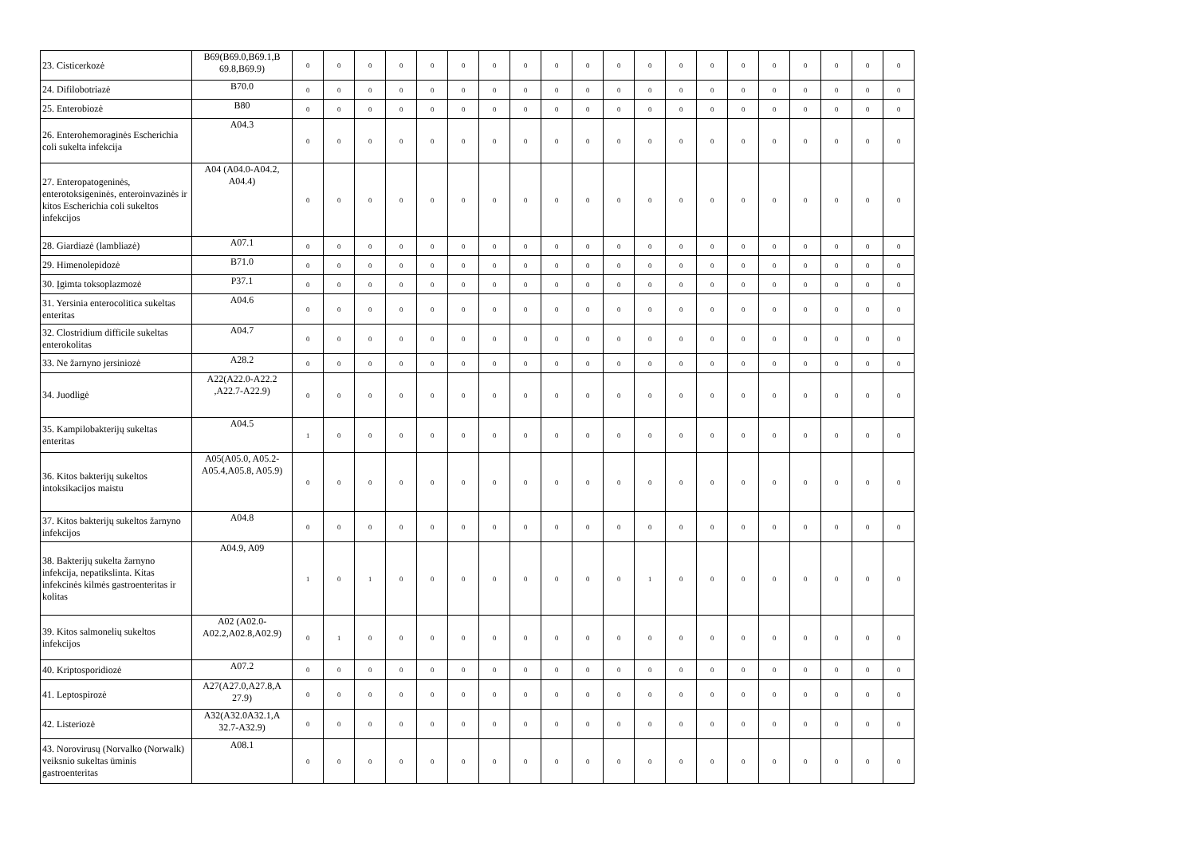| 23. Cisticerkozė | B69(B69.0,B69.1,B 69.8,B69.9) | 0 | 0 | 0 | 0 | 0 | 0 | 0 | 0 | 0 | 0 | 0 | 0 | 0 | 0 | 0 | 0 | 0 | 0 | 0 | 0 |
| 24. Difilobotriazė | B70.0 | 0 | 0 | 0 | 0 | 0 | 0 | 0 | 0 | 0 | 0 | 0 | 0 | 0 | 0 | 0 | 0 | 0 | 0 | 0 | 0 |
| 25. Enterobiozė | B80 | 0 | 0 | 0 | 0 | 0 | 0 | 0 | 0 | 0 | 0 | 0 | 0 | 0 | 0 | 0 | 0 | 0 | 0 | 0 | 0 |
| 26. Enterohemoraginės Escherichia coli sukelta infekcija | A04.3 | 0 | 0 | 0 | 0 | 0 | 0 | 0 | 0 | 0 | 0 | 0 | 0 | 0 | 0 | 0 | 0 | 0 | 0 | 0 | 0 |
| 27. Enteropatogeninės, enterotoksigeninės, enteroinvazinės ir kitos Escherichia coli sukeltos infekcijos | A04 (A04.0-A04.2, A04.4) | 0 | 0 | 0 | 0 | 0 | 0 | 0 | 0 | 0 | 0 | 0 | 0 | 0 | 0 | 0 | 0 | 0 | 0 | 0 | 0 |
| 28. Giardiazė (lambliazė) | A07.1 | 0 | 0 | 0 | 0 | 0 | 0 | 0 | 0 | 0 | 0 | 0 | 0 | 0 | 0 | 0 | 0 | 0 | 0 | 0 | 0 |
| 29. Himenolepidozė | B71.0 | 0 | 0 | 0 | 0 | 0 | 0 | 0 | 0 | 0 | 0 | 0 | 0 | 0 | 0 | 0 | 0 | 0 | 0 | 0 | 0 |
| 30. Įgimta toksoplazmozė | P37.1 | 0 | 0 | 0 | 0 | 0 | 0 | 0 | 0 | 0 | 0 | 0 | 0 | 0 | 0 | 0 | 0 | 0 | 0 | 0 | 0 |
| 31. Yersinia enterocolitica sukeltas enteritas | A04.6 | 0 | 0 | 0 | 0 | 0 | 0 | 0 | 0 | 0 | 0 | 0 | 0 | 0 | 0 | 0 | 0 | 0 | 0 | 0 | 0 |
| 32. Clostridium difficile sukeltas enterokolitas | A04.7 | 0 | 0 | 0 | 0 | 0 | 0 | 0 | 0 | 0 | 0 | 0 | 0 | 0 | 0 | 0 | 0 | 0 | 0 | 0 | 0 |
| 33. Ne žarnyno jersiniozė | A28.2 | 0 | 0 | 0 | 0 | 0 | 0 | 0 | 0 | 0 | 0 | 0 | 0 | 0 | 0 | 0 | 0 | 0 | 0 | 0 | 0 |
| 34. Juodligė | A22(A22.0-A22.2 ,A22.7-A22.9) | 0 | 0 | 0 | 0 | 0 | 0 | 0 | 0 | 0 | 0 | 0 | 0 | 0 | 0 | 0 | 0 | 0 | 0 | 0 | 0 |
| 35. Kampilobakterijų sukeltas enteritas | A04.5 | 1 | 0 | 0 | 0 | 0 | 0 | 0 | 0 | 0 | 0 | 0 | 0 | 0 | 0 | 0 | 0 | 0 | 0 | 0 | 0 |
| 36. Kitos bakterijų sukeltos intoksikacijos maistu | A05(A05.0, A05.2-A05.4,A05.8, A05.9) | 0 | 0 | 0 | 0 | 0 | 0 | 0 | 0 | 0 | 0 | 0 | 0 | 0 | 0 | 0 | 0 | 0 | 0 | 0 | 0 |
| 37. Kitos bakterijų sukeltos žarnyno infekcijos | A04.8 | 0 | 0 | 0 | 0 | 0 | 0 | 0 | 0 | 0 | 0 | 0 | 0 | 0 | 0 | 0 | 0 | 0 | 0 | 0 | 0 |
| 38. Bakterijų sukelta žarnyno infekcija, nepatikslinta. Kitas infekcinės kilmės gastroenteritas ir kolitas | A04.9, A09 | 1 | 0 | 1 | 0 | 0 | 0 | 0 | 0 | 0 | 0 | 0 | 1 | 0 | 0 | 0 | 0 | 0 | 0 | 0 | 0 |
| 39. Kitos salmonelių sukeltos infekcijos | A02 (A02.0-A02.2,A02.8,A02.9) | 0 | 1 | 0 | 0 | 0 | 0 | 0 | 0 | 0 | 0 | 0 | 0 | 0 | 0 | 0 | 0 | 0 | 0 | 0 | 0 |
| 40. Kriptosporidiozė | A07.2 | 0 | 0 | 0 | 0 | 0 | 0 | 0 | 0 | 0 | 0 | 0 | 0 | 0 | 0 | 0 | 0 | 0 | 0 | 0 | 0 |
| 41. Leptospirozė | A27(A27.0,A27.8,A 27.9) | 0 | 0 | 0 | 0 | 0 | 0 | 0 | 0 | 0 | 0 | 0 | 0 | 0 | 0 | 0 | 0 | 0 | 0 | 0 | 0 |
| 42. Listeriozė | A32(A32.0A32.1,A 32.7-A32.9) | 0 | 0 | 0 | 0 | 0 | 0 | 0 | 0 | 0 | 0 | 0 | 0 | 0 | 0 | 0 | 0 | 0 | 0 | 0 | 0 |
| 43. Norovirusų (Norvalko (Norwalk) veiksnio sukeltas ūminis gastroenteritas | A08.1 | 0 | 0 | 0 | 0 | 0 | 0 | 0 | 0 | 0 | 0 | 0 | 0 | 0 | 0 | 0 | 0 | 0 | 0 | 0 | 0 |